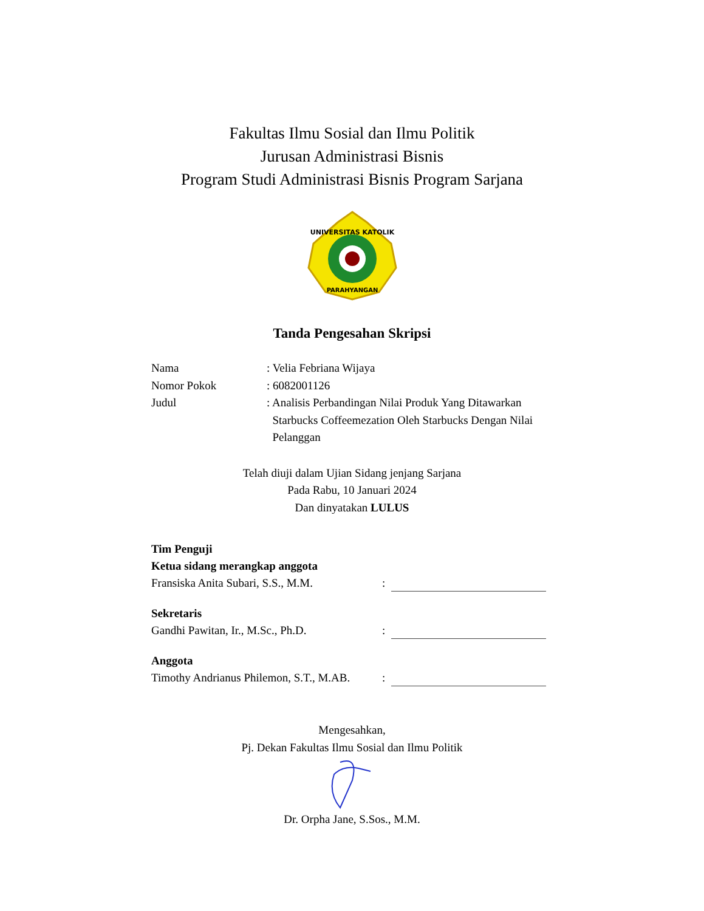Fakultas Ilmu Sosial dan Ilmu Politik
Jurusan Administrasi Bisnis
Program Studi Administrasi Bisnis Program Sarjana
UNIVERSITAS KATOLIK
PARAHYANGAN
Tanda Pengesahan Skripsi
Nama : Velia Febriana Wijaya
Nomor Pokok : 6082001126
Judul : Analisis Perbandingan Nilai Produk Yang Ditawarkan
Starbucks Coffeemezation Oleh Starbucks Dengan Nilai
Pelanggan
Telah diuji dalam Ujian Sidang jenjang Sarjana
Pada Rabu, 10 Januari 2024
Dan dinyatakan LULUS
Tim Penguji
Ketua sidang merangkap anggota
Fransiska Anita Subari, S.S., M.M.
:
Sekretaris
Gandhi Pawitan, Ir., M.Sc., Ph.D.
:
Anggota
Timothy Andrianus Philemon, S.T., M.AB.
:
Mengesahkan,
Pj. Dekan Fakultas Ilmu Sosial dan Ilmu Politik
Dr. Orpha Jane, S.Sos., M.M.